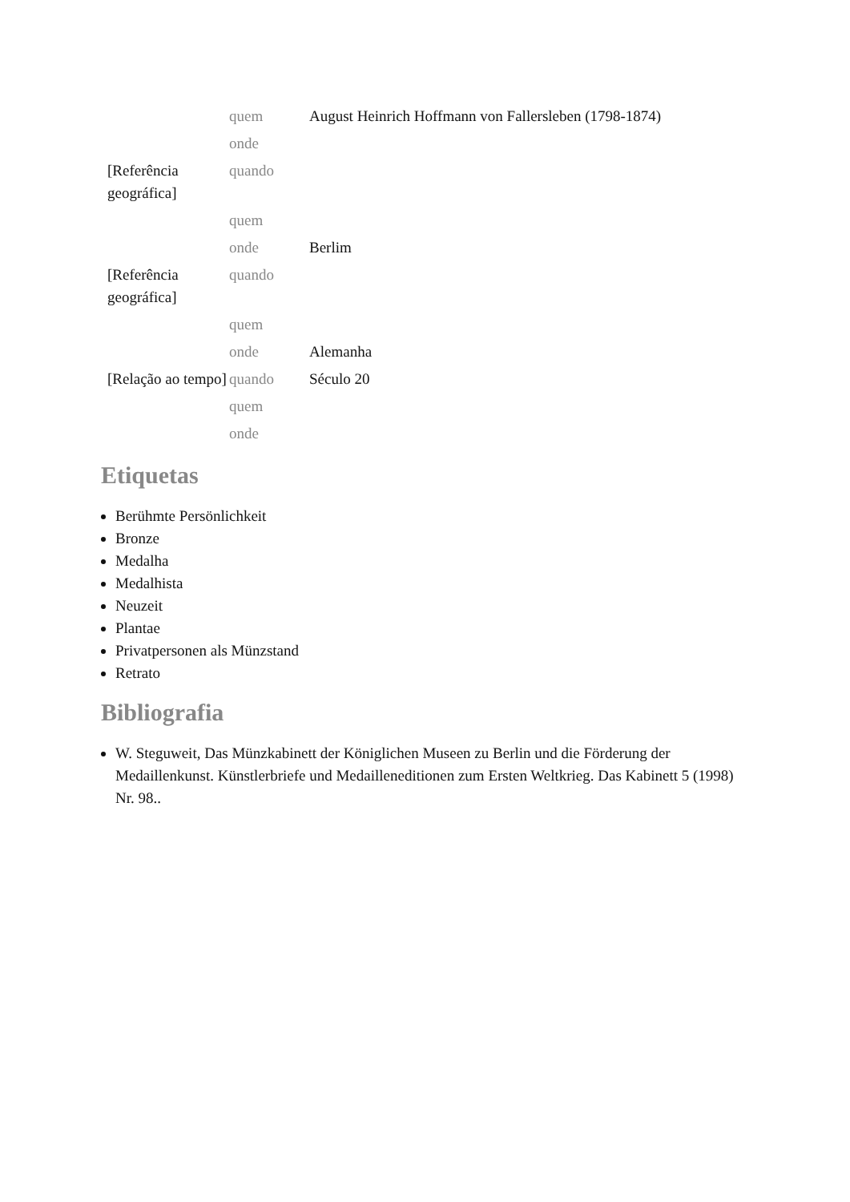| | quem | August Heinrich Hoffmann von Fallersleben (1798-1874) |
| | onde | |
| [Referência geográfica] | quando | |
| | quem | |
| | onde | Berlim |
| [Referência geográfica] | quando | |
| | quem | |
| | onde | Alemanha |
| [Relação ao tempo] | quando | Século 20 |
| | quem | |
| | onde | |
Etiquetas
Berühmte Persönlichkeit
Bronze
Medalha
Medalhista
Neuzeit
Plantae
Privatpersonen als Münzstand
Retrato
Bibliografia
W. Steguweit, Das Münzkabinett der Königlichen Museen zu Berlin und die Förderung der Medaillenkunst. Künstlerbriefe und Medailleneditionen zum Ersten Weltkrieg. Das Kabinett 5 (1998) Nr. 98..